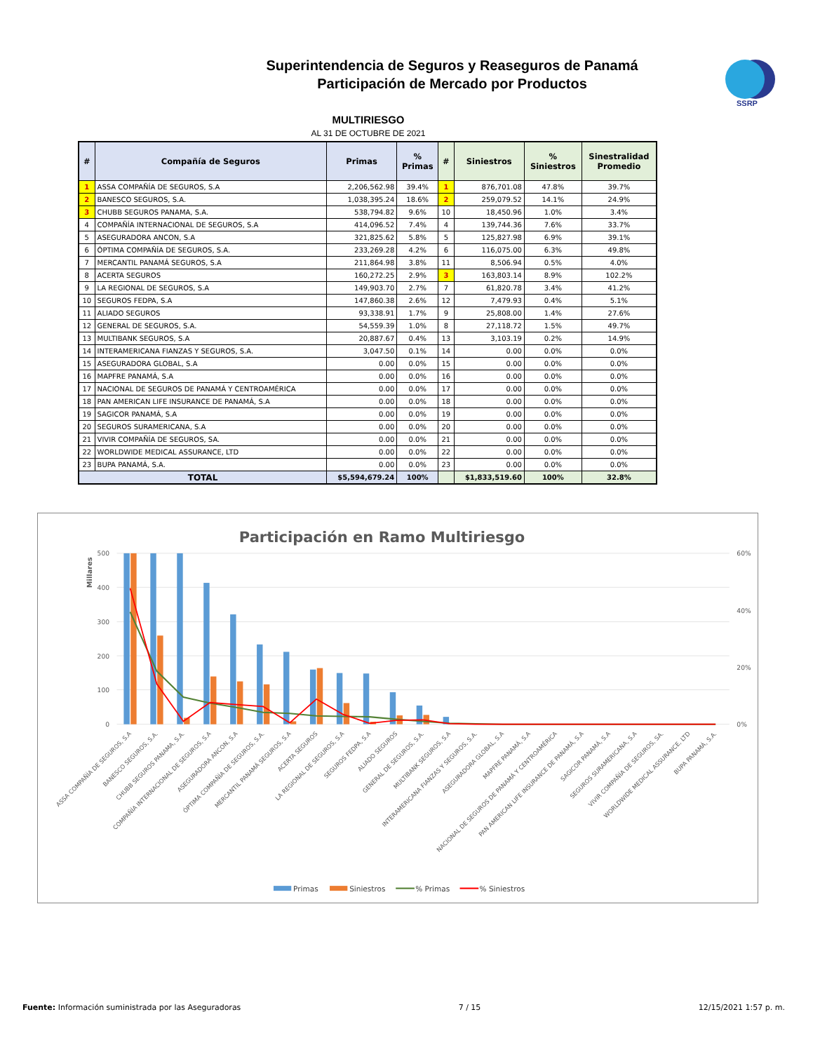SSRP
Superintendencia de Seguros y Reaseguros de Panamá
Participación de Mercado por Productos
MULTIRIESGO
AL 31 DE OCTUBRE DE 2021
| # | Compañía de Seguros | Primas | % Primas | # | Siniestros | % Siniestros | Sinestralidad Promedio |
| --- | --- | --- | --- | --- | --- | --- | --- |
| 1 | ASSA COMPAÑÍA DE SEGUROS, S.A | 2,206,562.98 | 39.4% | 1 | 876,701.08 | 47.8% | 39.7% |
| 2 | BANESCO SEGUROS, S.A. | 1,038,395.24 | 18.6% | 2 | 259,079.52 | 14.1% | 24.9% |
| 3 | CHUBB SEGUROS PANAMA, S.A. | 538,794.82 | 9.6% | 10 | 18,450.96 | 1.0% | 3.4% |
| 4 | COMPAÑÍA INTERNACIONAL DE SEGUROS, S.A | 414,096.52 | 7.4% | 4 | 139,744.36 | 7.6% | 33.7% |
| 5 | ASEGURADORA ANCON, S.A | 321,825.62 | 5.8% | 5 | 125,827.98 | 6.9% | 39.1% |
| 6 | ÓPTIMA COMPAÑÍA DE SEGUROS, S.A. | 233,269.28 | 4.2% | 6 | 116,075.00 | 6.3% | 49.8% |
| 7 | MERCANTIL PANAMÁ SEGUROS, S.A | 211,864.98 | 3.8% | 11 | 8,506.94 | 0.5% | 4.0% |
| 8 | ACERTA SEGUROS | 160,272.25 | 2.9% | 3 | 163,803.14 | 8.9% | 102.2% |
| 9 | LA REGIONAL DE SEGUROS, S.A | 149,903.70 | 2.7% | 7 | 61,820.78 | 3.4% | 41.2% |
| 10 | SEGUROS FEDPA, S.A | 147,860.38 | 2.6% | 12 | 7,479.93 | 0.4% | 5.1% |
| 11 | ALIADO SEGUROS | 93,338.91 | 1.7% | 9 | 25,808.00 | 1.4% | 27.6% |
| 12 | GENERAL DE SEGUROS, S.A. | 54,559.39 | 1.0% | 8 | 27,118.72 | 1.5% | 49.7% |
| 13 | MULTIBANK SEGUROS, S.A | 20,887.67 | 0.4% | 13 | 3,103.19 | 0.2% | 14.9% |
| 14 | INTERAMERICANA FIANZAS Y SEGUROS, S.A. | 3,047.50 | 0.1% | 14 | 0.00 | 0.0% | 0.0% |
| 15 | ASEGURADORA GLOBAL, S.A | 0.00 | 0.0% | 15 | 0.00 | 0.0% | 0.0% |
| 16 | MAPFRE PANAMÁ, S.A | 0.00 | 0.0% | 16 | 0.00 | 0.0% | 0.0% |
| 17 | NACIONAL DE SEGUROS DE PANAMÁ Y CENTROAMÉRICA | 0.00 | 0.0% | 17 | 0.00 | 0.0% | 0.0% |
| 18 | PAN AMERICAN LIFE INSURANCE DE PANAMÁ, S.A | 0.00 | 0.0% | 18 | 0.00 | 0.0% | 0.0% |
| 19 | SAGICOR PANAMÁ, S.A | 0.00 | 0.0% | 19 | 0.00 | 0.0% | 0.0% |
| 20 | SEGUROS SURAMERICANA, S.A | 0.00 | 0.0% | 20 | 0.00 | 0.0% | 0.0% |
| 21 | VIVIR COMPAÑÍA DE SEGUROS, SA. | 0.00 | 0.0% | 21 | 0.00 | 0.0% | 0.0% |
| 22 | WORLDWIDE MEDICAL ASSURANCE, LTD | 0.00 | 0.0% | 22 | 0.00 | 0.0% | 0.0% |
| 23 | BUPA PANAMÁ, S.A. | 0.00 | 0.0% | 23 | 0.00 | 0.0% | 0.0% |
| TOTAL | | $5,594,679.24 | 100% | | $1,833,519.60 | 100% | 32.8% |
Participación en Ramo Multiriesgo
500
400
300
200
100
0
60%
40%
20%
0%
Millares
ASSA COMPAÑÍA DE SEGUROS, S.A
BANESCO SEGUROS, S.A.
CHUBB SEGUROS PANAMA, S.A.
COMPAÑÍA INTERNACIONAL DE SEGUROS, S.A
ASEGURADORA ANCON, S.A
ÓPTIMA COMPAÑÍA DE SEGUROS, S.A.
MERCANTIL PANAMÁ SEGUROS, S.A
ACERTA SEGUROS
LA REGIONAL DE SEGUROS, S.A
SEGUROS FEDPA, S.A
ALIADO SEGUROS
GENERAL DE SEGUROS, S.A.
MULTIBANK SEGUROS, S.A
INTERAMERICANA FIANZAS Y SEGUROS, S.A.
ASEGURADORA GLOBAL, S.A
MAPFRE PANAMÁ, S.A
NACIONAL DE SEGUROS DE PANAMÁ Y CENTROAMÉRICA
PAN AMERICAN LIFE INSURANCE DE PANAMÁ, S.A
SAGICOR PANAMÁ, S.A
SEGUROS SURAMERICANA, S.A
VIVIR COMPAÑÍA DE SEGUROS, SA.
WORLDWIDE MEDICAL ASSURANCE, LTD
BUPA PANAMÁ, S.A.
Primas
Siniestros
% Primas
% Siniestros
Fuente: Información suministrada por las Aseguradoras 7 / 15 12/15/2021 1:57 p. m.